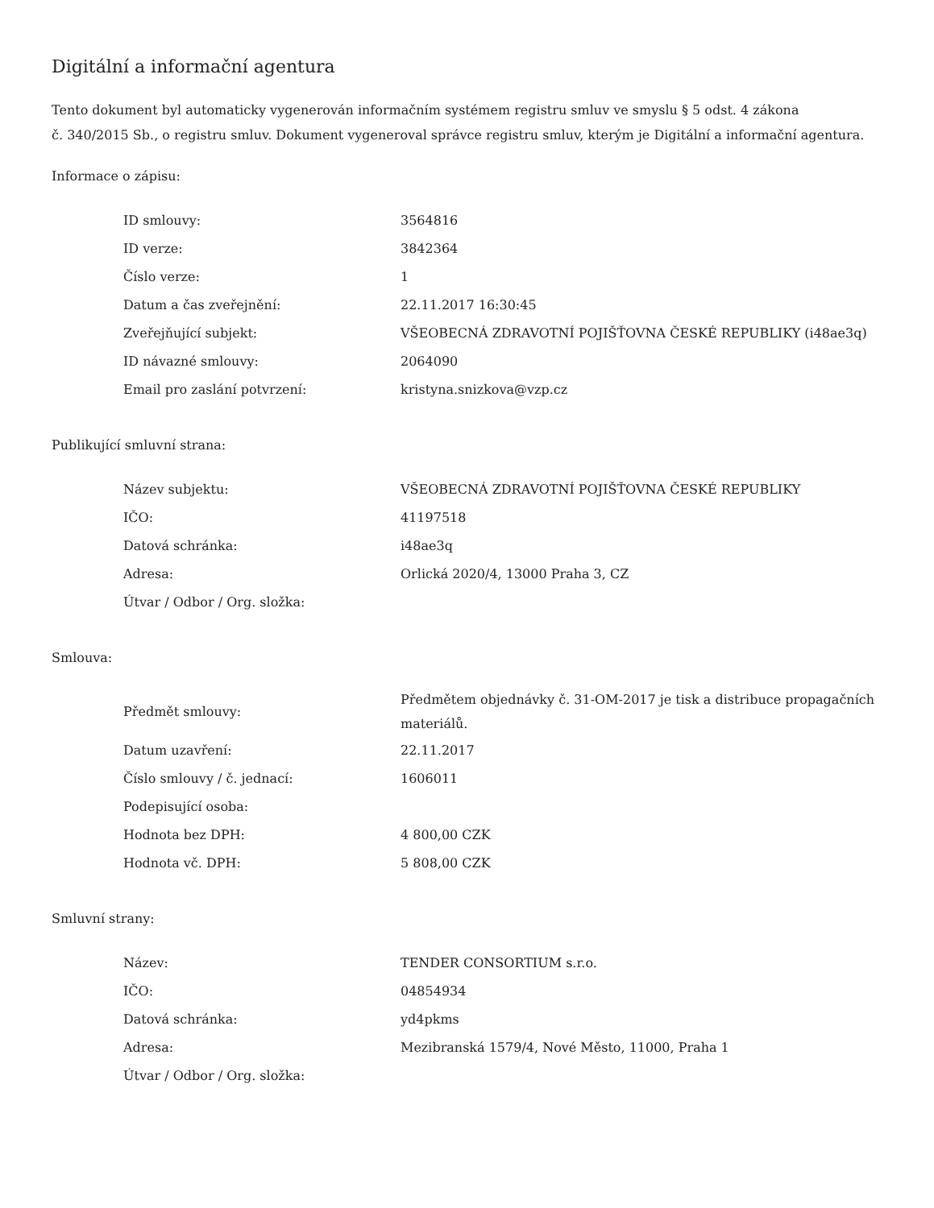Digitální a informační agentura
Tento dokument byl automaticky vygenerován informačním systémem registru smluv ve smyslu § 5 odst. 4 zákona
č. 340/2015 Sb., o registru smluv. Dokument vygeneroval správce registru smluv, kterým je Digitální a informační agentura.
Informace o zápisu:
| ID smlouvy: | 3564816 |
| ID verze: | 3842364 |
| Číslo verze: | 1 |
| Datum a čas zveřejnění: | 22.11.2017 16:30:45 |
| Zveřejňující subjekt: | VŠEOBECNÁ ZDRAVOTNÍ POJIŠŤOVNA ČESKÉ REPUBLIKY (i48ae3q) |
| ID návazné smlouvy: | 2064090 |
| Email pro zaslání potvrzení: | kristyna.snizkova@vzp.cz |
Publikující smluvní strana:
| Název subjektu: | VŠEOBECNÁ ZDRAVOTNÍ POJIŠŤOVNA ČESKÉ REPUBLIKY |
| IČO: | 41197518 |
| Datová schránka: | i48ae3q |
| Adresa: | Orlická 2020/4, 13000 Praha 3, CZ |
| Útvar / Odbor / Org. složka: | |
Smlouva:
| Předmět smlouvy: | Předmětem objednávky č. 31-OM-2017 je tisk a distribuce propagačních materiálů. |
| Datum uzavření: | 22.11.2017 |
| Číslo smlouvy / č. jednací: | 1606011 |
| Podepisující osoba: | |
| Hodnota bez DPH: | 4 800,00 CZK |
| Hodnota vč. DPH: | 5 808,00 CZK |
Smluvní strany:
| Název: | TENDER CONSORTIUM s.r.o. |
| IČO: | 04854934 |
| Datová schránka: | yd4pkms |
| Adresa: | Mezibranská 1579/4, Nové Město, 11000, Praha 1 |
| Útvar / Odbor / Org. složka: | |